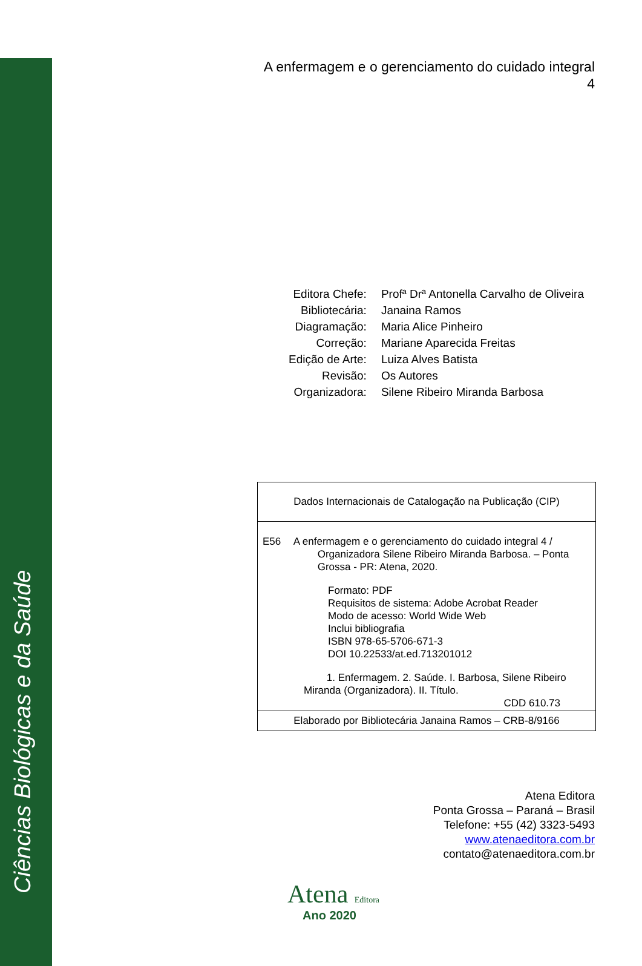Ciências Biológicas e da Saúde
A enfermagem e o gerenciamento do cuidado integral
4
| Editora Chefe: | Profª Drª Antonella Carvalho de Oliveira |
| Bibliotecária: | Janaina Ramos |
| Diagramação: | Maria Alice Pinheiro |
| Correção: | Mariane Aparecida Freitas |
| Edição de Arte: | Luiza Alves Batista |
| Revisão: | Os Autores |
| Organizadora: | Silene Ribeiro Miranda Barbosa |
Dados Internacionais de Catalogação na Publicação (CIP)
E56 A enfermagem e o gerenciamento do cuidado integral 4 /
Organizadora Silene Ribeiro Miranda Barbosa. – Ponta Grossa - PR: Atena, 2020.
Formato: PDF
Requisitos de sistema: Adobe Acrobat Reader
Modo de acesso: World Wide Web
Inclui bibliografia
ISBN 978-65-5706-671-3
DOI 10.22533/at.ed.713201012
1. Enfermagem. 2. Saúde. I. Barbosa, Silene Ribeiro Miranda (Organizadora). II. Título.
CDD 610.73
Elaborado por Bibliotecária Janaina Ramos – CRB-8/9166
Atena Editora
Ponta Grossa – Paraná – Brasil
Telefone: +55 (42) 3323-5493
www.atenaeditora.com.br
contato@atenaeditora.com.br
Atena Editora
Ano 2020